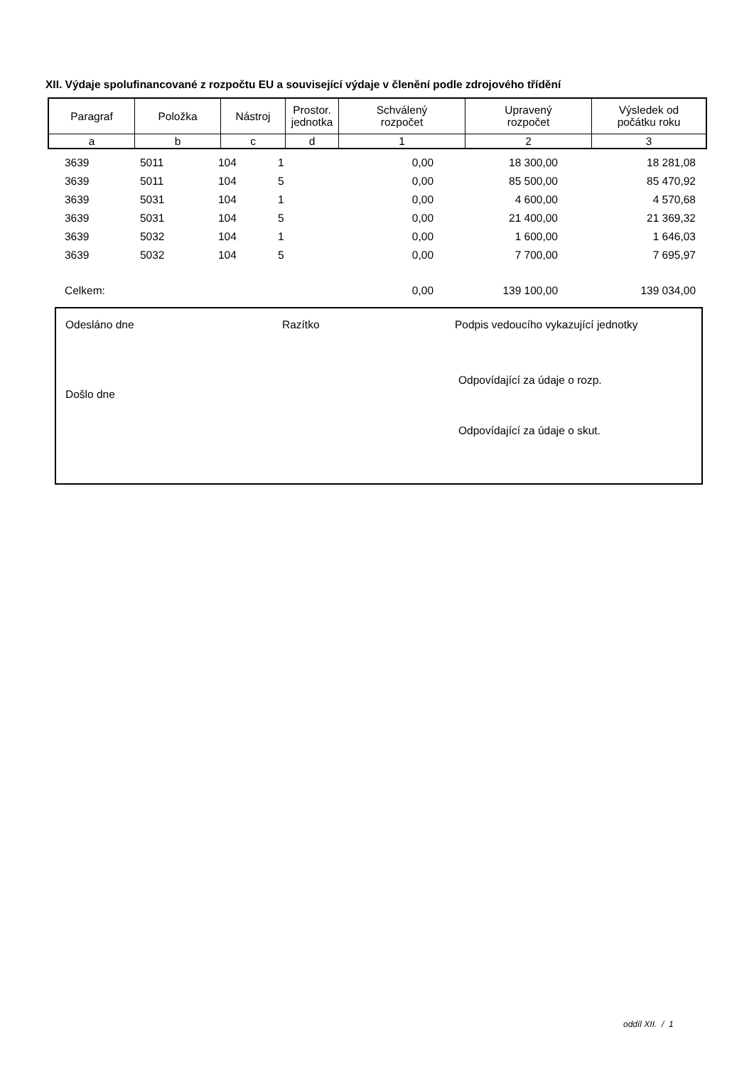XII. Výdaje spolufinancované z rozpočtu EU a související výdaje v členění podle zdrojového třídění
| Paragraf | Položka | Nástroj | Prostor. jednotka | Schválený rozpočet | Upravený rozpočet | Výsledek od počátku roku |
| --- | --- | --- | --- | --- | --- | --- |
| a | b | c | d | 1 | 2 | 3 |
| 3639 | 5011 | 104 | 1 | 0,00 | 18 300,00 | 18 281,08 |
| 3639 | 5011 | 104 | 5 | 0,00 | 85 500,00 | 85 470,92 |
| 3639 | 5031 | 104 | 1 | 0,00 | 4 600,00 | 4 570,68 |
| 3639 | 5031 | 104 | 5 | 0,00 | 21 400,00 | 21 369,32 |
| 3639 | 5032 | 104 | 1 | 0,00 | 1 600,00 | 1 646,03 |
| 3639 | 5032 | 104 | 5 | 0,00 | 7 700,00 | 7 695,97 |
| Celkem: | | | | 0,00 | 139 100,00 | 139 034,00 |
Odesláno dne Razítko
Podpis vedoucího vykazující jednotky
Odpovídající za údaje o rozp.
Došlo dne
Odpovídající za údaje o skut.
oddíl XII. / 1